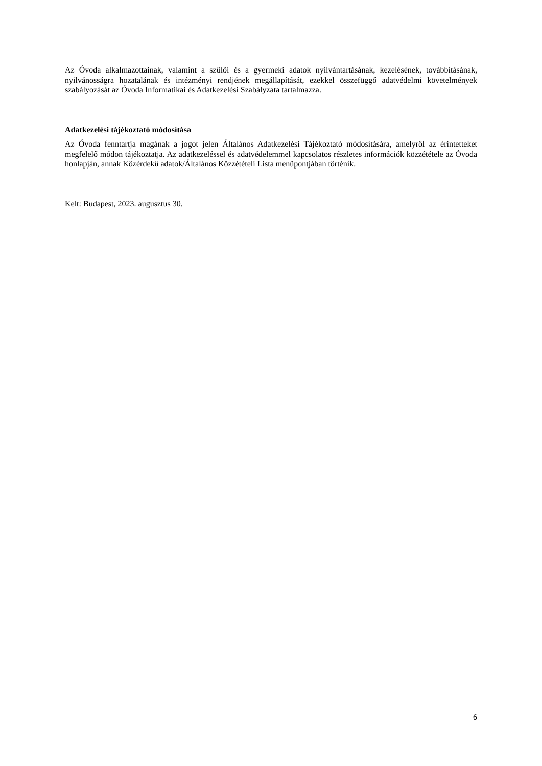Az Óvoda alkalmazottainak, valamint a szülői és a gyermeki adatok nyilvántartásának, kezelésének, továbbításának, nyilvánosságra hozatalának és intézményi rendjének megállapítását, ezekkel összefüggő adatvédelmi követelmények szabályozását az Óvoda Informatikai és Adatkezelési Szabályzata tartalmazza.
Adatkezelési tájékoztató módosítása
Az Óvoda fenntartja magának a jogot jelen Általános Adatkezelési Tájékoztató módosítására, amelyről az érintetteket megfelelő módon tájékoztatja. Az adatkezeléssel és adatvédelemmel kapcsolatos részletes információk közzététele az Óvoda honlapján, annak Közérdekű adatok/Általános Közzétételi Lista menüpontjában történik.
Kelt: Budapest, 2023. augusztus 30.
6